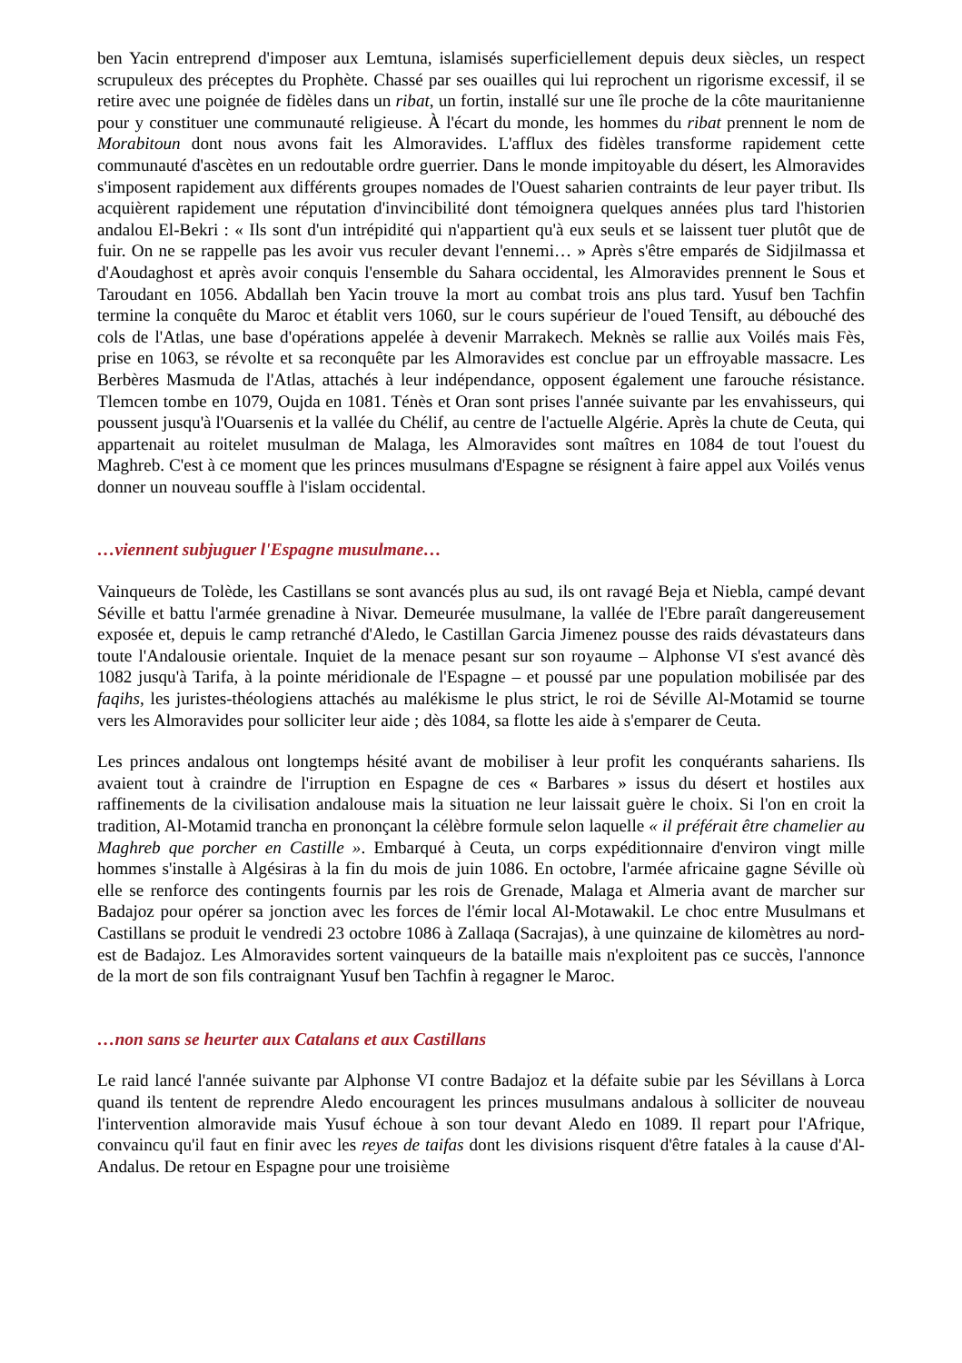ben Yacin entreprend d'imposer aux Lemtuna, islamisés superficiellement depuis deux siècles, un respect scrupuleux des préceptes du Prophète. Chassé par ses ouailles qui lui reprochent un rigorisme excessif, il se retire avec une poignée de fidèles dans un ribat, un fortin, installé sur une île proche de la côte mauritanienne pour y constituer une communauté religieuse. À l'écart du monde, les hommes du ribat prennent le nom de Morabitoun dont nous avons fait les Almoravides. L'afflux des fidèles transforme rapidement cette communauté d'ascètes en un redoutable ordre guerrier. Dans le monde impitoyable du désert, les Almoravides s'imposent rapidement aux différents groupes nomades de l'Ouest saharien contraints de leur payer tribut. Ils acquièrent rapidement une réputation d'invincibilité dont témoignera quelques années plus tard l'historien andalou El-Bekri : « Ils sont d'un intrépidité qui n'appartient qu'à eux seuls et se laissent tuer plutôt que de fuir. On ne se rappelle pas les avoir vus reculer devant l'ennemi… » Après s'être emparés de Sidjilmassa et d'Aoudaghost et après avoir conquis l'ensemble du Sahara occidental, les Almoravides prennent le Sous et Taroudant en 1056. Abdallah ben Yacin trouve la mort au combat trois ans plus tard. Yusuf ben Tachfin termine la conquête du Maroc et établit vers 1060, sur le cours supérieur de l'oued Tensift, au débouché des cols de l'Atlas, une base d'opérations appelée à devenir Marrakech. Meknès se rallie aux Voilés mais Fès, prise en 1063, se révolte et sa reconquête par les Almoravides est conclue par un effroyable massacre. Les Berbères Masmuda de l'Atlas, attachés à leur indépendance, opposent également une farouche résistance. Tlemcen tombe en 1079, Oujda en 1081. Ténès et Oran sont prises l'année suivante par les envahisseurs, qui poussent jusqu'à l'Ouarsenis et la vallée du Chélif, au centre de l'actuelle Algérie. Après la chute de Ceuta, qui appartenait au roitelet musulman de Malaga, les Almoravides sont maîtres en 1084 de tout l'ouest du Maghreb. C'est à ce moment que les princes musulmans d'Espagne se résignent à faire appel aux Voilés venus donner un nouveau souffle à l'islam occidental.
…viennent subjuguer l'Espagne musulmane…
Vainqueurs de Tolède, les Castillans se sont avancés plus au sud, ils ont ravagé Beja et Niebla, campé devant Séville et battu l'armée grenadine à Nivar. Demeurée musulmane, la vallée de l'Ebre paraît dangereusement exposée et, depuis le camp retranché d'Aledo, le Castillan Garcia Jimenez pousse des raids dévastateurs dans toute l'Andalousie orientale. Inquiet de la menace pesant sur son royaume – Alphonse VI s'est avancé dès 1082 jusqu'à Tarifa, à la pointe méridionale de l'Espagne – et poussé par une population mobilisée par des faqihs, les juristes-théologiens attachés au malékisme le plus strict, le roi de Séville Al-Motamid se tourne vers les Almoravides pour solliciter leur aide ; dès 1084, sa flotte les aide à s'emparer de Ceuta.
Les princes andalous ont longtemps hésité avant de mobiliser à leur profit les conquérants sahariens. Ils avaient tout à craindre de l'irruption en Espagne de ces « Barbares » issus du désert et hostiles aux raffinements de la civilisation andalouse mais la situation ne leur laissait guère le choix. Si l'on en croit la tradition, Al-Motamid trancha en prononçant la célèbre formule selon laquelle « il préférait être chamelier au Maghreb que porcher en Castille ». Embarqué à Ceuta, un corps expéditionnaire d'environ vingt mille hommes s'installe à Algésiras à la fin du mois de juin 1086. En octobre, l'armée africaine gagne Séville où elle se renforce des contingents fournis par les rois de Grenade, Malaga et Almeria avant de marcher sur Badajoz pour opérer sa jonction avec les forces de l'émir local Al-Motawakil. Le choc entre Musulmans et Castillans se produit le vendredi 23 octobre 1086 à Zallaqa (Sacrajas), à une quinzaine de kilomètres au nord-est de Badajoz. Les Almoravides sortent vainqueurs de la bataille mais n'exploitent pas ce succès, l'annonce de la mort de son fils contraignant Yusuf ben Tachfin à regagner le Maroc.
…non sans se heurter aux Catalans et aux Castillans
Le raid lancé l'année suivante par Alphonse VI contre Badajoz et la défaite subie par les Sévillans à Lorca quand ils tentent de reprendre Aledo encouragent les princes musulmans andalous à solliciter de nouveau l'intervention almoravide mais Yusuf échoue à son tour devant Aledo en 1089. Il repart pour l'Afrique, convaincu qu'il faut en finir avec les reyes de taifas dont les divisions risquent d'être fatales à la cause d'Al-Andalus. De retour en Espagne pour une troisième